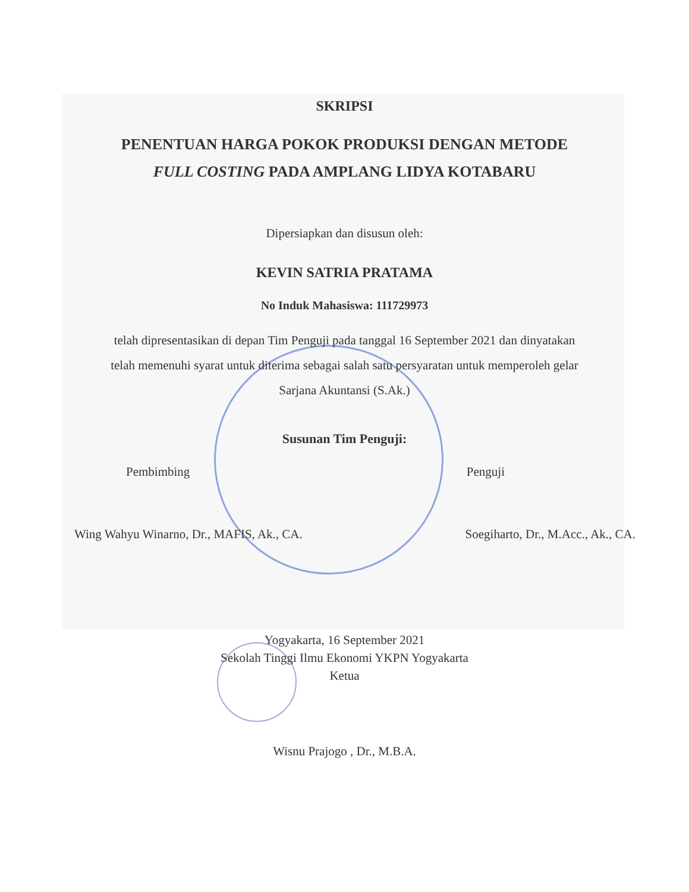SKRIPSI
PENENTUAN HARGA POKOK PRODUKSI DENGAN METODE
FULL COSTING PADA AMPLANG LIDYA KOTABARU
Dipersiapkan dan disusun oleh:
KEVIN SATRIA PRATAMA
No Induk Mahasiswa: 111729973
telah dipresentasikan di depan Tim Penguji pada tanggal 16 September 2021 dan dinyatakan
telah memenuhi syarat untuk diterima sebagai salah satu persyaratan untuk memperoleh gelar
Sarjana Akuntansi (S.Ak.)
Susunan Tim Penguji:
Pembimbing Penguji
Wing Wahyu Winarno, Dr., MAFIS, Ak., CA. Soegiharto, Dr., M.Acc., Ak., CA.
Yogyakarta, 16 September 2021
Sekolah Tinggi Ilmu Ekonomi YKPN Yogyakarta
Ketua
Wisnu Prajogo , Dr., M.B.A.